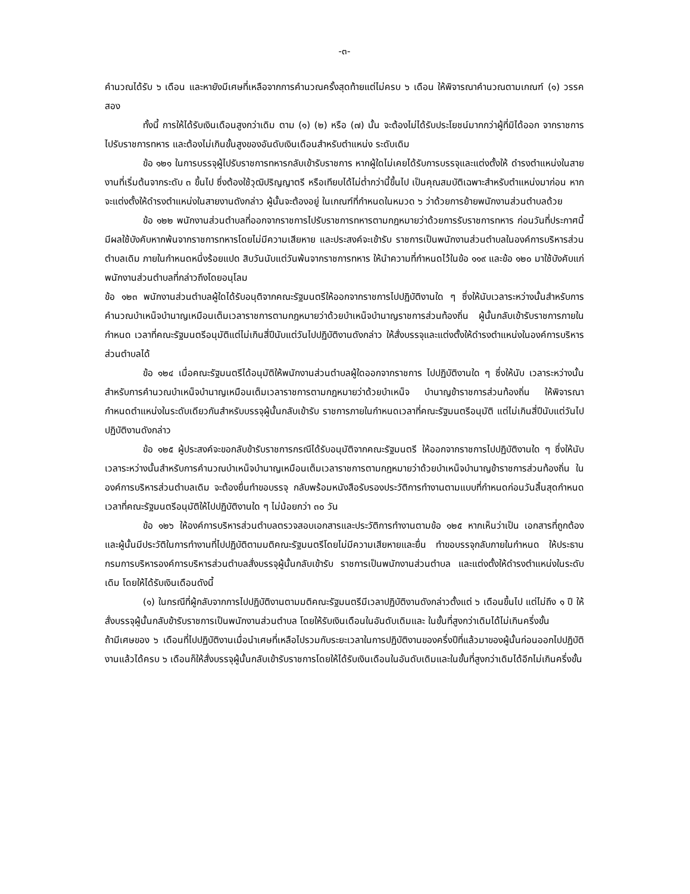-๓-
คำนวณได้รับ ๖ เดือน และหายังมีเศษที่เหลือจากการคำนวณครั้งสุดท้ายแต่ไม่ครบ ๖ เดือน ให้พิจารณาคำนวณตามเกณฑ์ (๑) วรรคสอง
ทั้งนี้ การให้ได้รับเงินเดือนสูงกว่าเดิม ตาม (๑) (๒) หรือ (๗) นั้น จะต้องไม่ได้รับประโยชน์มากกว่าผู้ที่มิได้ออก จากราชการไปรับราชการทหาร และต้องไม่เกินขั้นสูงของอันดับเงินเดือนสำหรับตำแหน่ง ระดับเดิม
ข้อ ๑๒๑ ในการบรรจุผู้ไปรับราชการทหารกลับเข้ารับราชการ หากผู้ใดไม่เคยได้รับการบรรจุและแต่งตั้งให้ ดำรงตำแหน่งในสายงานที่เริ่มต้นจากระดับ ๓ ขึ้นไป ซึ่งต้องใช้วุฒิปริญญาตรี หรือเทียบได้ไม่ต่ำกว่านี้ขึ้นไป เป็นคุณสมบัติเฉพาะสำหรับตำแหน่งมาก่อน หากจะแต่งตั้งให้ดำรงตำแหน่งในสายงานดังกล่าว ผู้นั้นจะต้องอยู่ ในเกณฑ์ที่กำหนดในหมวด ๖ ว่าด้วยการย้ายพนักงานส่วนตำบลด้วย
ข้อ ๑๒๒ พนักงานส่วนตำบลที่ออกจากราชการไปรับราชการทหารตามกฎหมายว่าด้วยการรับราชการทหาร ก่อนวันที่ประกาศนี้มีผลใช้บังคับหากพ้นจากราชการทหารโดยไม่มีความเสียหาย และประสงค์จะเข้ารับ ราชการเป็นพนักงานส่วนตำบลในองค์การบริหารส่วนตำบลเดิม ภายในกำหนดหนึ่งร้อยแปด สิบวันนับแต่วันพ้นจากราชการทหาร ให้นำความที่กำหนดไว้ในข้อ ๑๑๙ และข้อ ๑๒๐ มาใช้บังคับแก่ พนักงานส่วนตำบลที่กล่าวถึงโดยอนุโลม
ข้อ ๑๒๓ พนักงานส่วนตำบลผู้ใดได้รับอนุติจากคณะรัฐมนตรีให้ออกจากราชการไปปฏิบัติงานใด ๆ ซึ่งให้นับเวลาระหว่างนั้นสำหรับการคำนวณบำเหน็จบำนาญเหมือนเต็มเวลาราชการตามกฎหมายว่าด้วยบำเหน็จบำนาญราชการส่วนท้องถิ่น ผู้นั้นกลับเข้ารับราชการภายในกำหนด เวลาที่คณะรัฐมนตรีอนุมัติแต่ไม่เกินสี่ปีนับแต่วันไปปฏิบัติงานดังกล่าว ให้สั่งบรรจุและแต่งตั้งให้ดำรงตำแหน่งในองค์การบริหารส่วนตำบลได้
ข้อ ๑๒๔ เมื่อคณะรัฐมนตรีได้อนุมัติให้พนักงานส่วนตำบลผู้ใดออกจากราชการ ไปปฏิบัติงานใด ๆ ซึ่งให้นับ เวลาระหว่างนั้นสำหรับการคำนวณบำเหน็จบำนาญเหมือนเต็มเวลาราชการตามกฎหมายว่าด้วยบำเหน็จ บำนาญข้าราชการส่วนท้องถิ่น ให้พิจารณากำหนดตำแหน่งในระดับเดียวกันสำหรับบรรจุผู้นั้นกลับเข้ารับ ราชการภายในกำหนดเวลาที่คณะรัฐมนตรีอนุมัติ แต่ไม่เกินสี่ปีนับแต่วันไปปฏิบัติงานดังกล่าว
ข้อ ๑๒๕ ผู้ประสงค์จะขอกลับข้ารับราชการกรณีได้รับอนุมัติจากคณะรัฐมนตรี ให้ออกจากราชการไปปฏิบัติงานใด ๆ ซึ่งให้นับเวลาระหว่างนั้นสำหรับการคำนวณบำเหน็จบำนาญเหมือนเต็มเวลาราชการตามกฎหมายว่าด้วยบำเหน็จบำนาญข้าราชการส่วนท้องถิ่น ในองค์การบริหารส่วนตำบลเดิม จะต้องยื่นทำขอบรรจุ กลับพร้อมหนังสือรับรองประวัติการทำงานตามแบบที่กำหนดก่อนวันสิ้นสุดกำหนดเวลาที่คณะรัฐมนตรีอนุมัติให้ไปปฏิบัติงานใด ๆ ไม่น้อยกว่า ๓๐ วัน
ข้อ ๑๒๖ ให้องค์การบริหารส่วนตำบลตรวจสอบเอกสารและประวัติการทำงานตามข้อ ๑๒๕ หากเห็นว่าเป็น เอกสารที่ถูกต้องและผู้นั้นมีประวัติในการทำงานที่ไปปฏิบัติตามมติคณะรัฐมนตรีโดยไม่มีความเสียหายและยื่น ทำขอบรรจุกลับภายในกำหนด ให้ประธานกรมการบริหารองค์การบริหารส่วนตำบลสั่งบรรจุผู้นั้นกลับเข้ารับ ราชการเป็นพนักงานส่วนตำบล และแต่งตั้งให้ดำรงตำแหน่งในระดับเดิม โดยให้ได้รับเงินเดือนดังนี้
(๑) ในกรณีที่ผู้กลับจากการไปปฏิบัติงานตามมติคณะรัฐมนตรีมีเวลาปฏิบัติงานดังกล่าวตั้งแต่ ๖ เดือนขึ้นไป แต่ไม่ถึง ๑ ปี ให้สั่งบรรจุผู้นั้นกลับข้ารับราชการเป็นพนักงานส่วนตำบล โดยให้รับเงินเดือนในอันดับเดิมและ ในขั้นที่สูงกว่าเดิมได้ไม่เกินครึ่งขั้น
ถ้ามีเศษของ ๖ เดือนที่ไปปฏิบัติงานเมื่อนำเศษที่เหลือไปรวมกับระยะเวลาในการปฏิบัติงานของครึ่งปีที่แล้วมาของผู้นั้นก่อนออกไปปฏิบัติงานแล้วได้ครบ ๖ เดือนก็ให้สั่งบรรจุผู้นั้นกลับเข้ารับราชการโดยให้ได้รับเงินเดือนในอันดับเดิมและในขั้นที่สูงกว่าเดิมได้อีกไม่เกินครึ่งขั้น